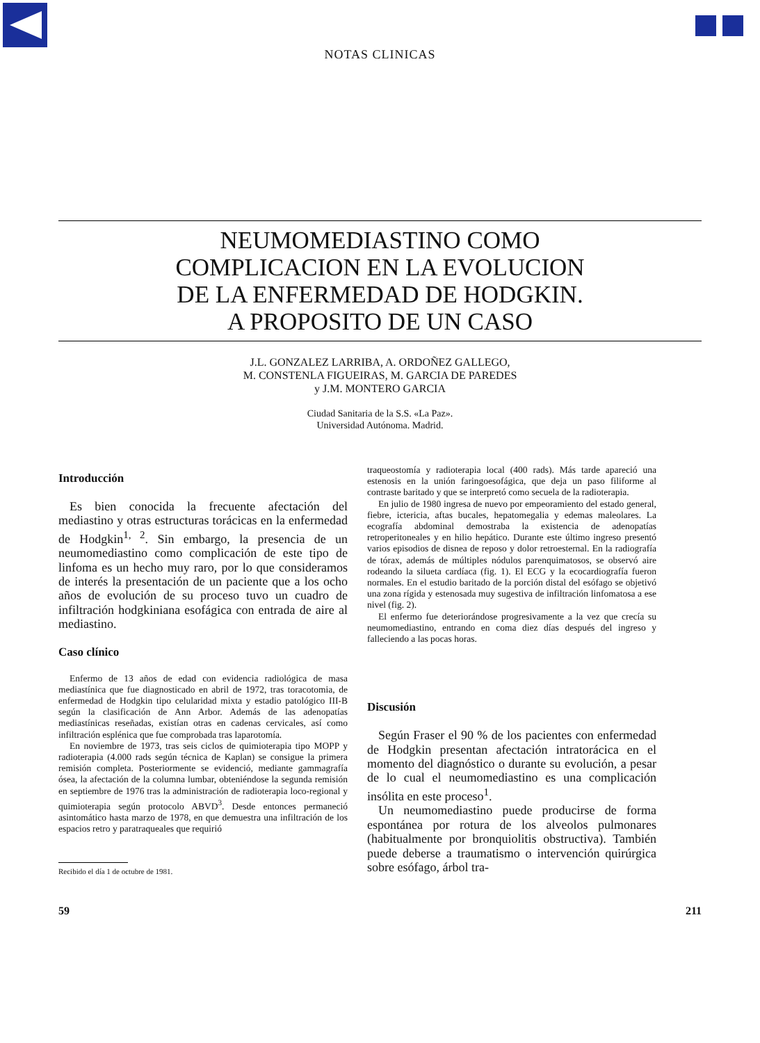NOTAS CLINICAS
NEUMOMEDIASTINO COMO
COMPLICACION EN LA EVOLUCION
DE LA ENFERMEDAD DE HODGKIN.
A PROPOSITO DE UN CASO
J.L. GONZALEZ LARRIBA, A. ORDOÑEZ GALLEGO,
M. CONSTENLA FIGUEIRAS, M. GARCIA DE PAREDES
y J.M. MONTERO GARCIA
Ciudad Sanitaria de la S.S. «La Paz».
Universidad Autónoma. Madrid.
Introducción
Es bien conocida la frecuente afectación del mediastino y otras estructuras torácicas en la enfermedad de Hodgkin<sup>1, 2</sup>. Sin embargo, la presencia de un neumomediastino como complicación de este tipo de linfoma es un hecho muy raro, por lo que consideramos de interés la presentación de un paciente que a los ocho años de evolución de su proceso tuvo un cuadro de infiltración hodgkiniana esofágica con entrada de aire al mediastino.
Caso clínico
Enfermo de 13 años de edad con evidencia radiológica de masa mediastínica que fue diagnosticado en abril de 1972, tras toracotomia, de enfermedad de Hodgkin tipo celularidad mixta y estadio patológico III-B según la clasificación de Ann Arbor. Además de las adenopatías mediastínicas reseñadas, existían otras en cadenas cervicales, así como infiltración esplénica que fue comprobada tras laparotomía.
En noviembre de 1973, tras seis ciclos de quimioterapia tipo MOPP y radioterapia (4.000 rads según técnica de Kaplan) se consigue la primera remisión completa. Posteriormente se evidenció, mediante gammagrafía ósea, la afectación de la columna lumbar, obteniéndose la segunda remisión en septiembre de 1976 tras la administración de radioterapia loco-regional y quimioterapia según protocolo ABVD<sup>3</sup>. Desde entonces permaneció asintomático hasta marzo de 1978, en que demuestra una infiltración de los espacios retro y paratraqueales que requirió
Recibido el día 1 de octubre de 1981.
traqueostomía y radioterapia local (400 rads). Más tarde apareció una estenosis en la unión faringoesofágica, que deja un paso filiforme al contraste baritado y que se interpretó como secuela de la radioterapia.
En julio de 1980 ingresa de nuevo por empeoramiento del estado general, fiebre, ictericia, aftas bucales, hepatomegalia y edemas maleolares. La ecografía abdominal demostraba la existencia de adenopatías retroperitoneales y en hilio hepático. Durante este último ingreso presentó varios episodios de disnea de reposo y dolor retroesternal. En la radiografía de tórax, además de múltiples nódulos parenquimatosos, se observó aire rodeando la silueta cardíaca (fig. 1). El ECG y la ecocardiografía fueron normales. En el estudio baritado de la porción distal del esófago se objetivó una zona rígida y estenosada muy sugestiva de infiltración linfomatosa a ese nivel (fig. 2).
El enfermo fue deteriorándose progresivamente a la vez que crecía su neumomediastino, entrando en coma diez días después del ingreso y falleciendo a las pocas horas.
Discusión
Según Fraser el 90 % de los pacientes con enfermedad de Hodgkin presentan afectación intratorácica en el momento del diagnóstico o durante su evolución, a pesar de lo cual el neumomediastino es una complicación insólita en este proceso<sup>1</sup>.
Un neumomediastino puede producirse de forma espontánea por rotura de los alveolos pulmonares (habitualmente por bronquiolitis obstructiva). También puede deberse a traumatismo o intervención quirúrgica sobre esófago, árbol tra-
59 211